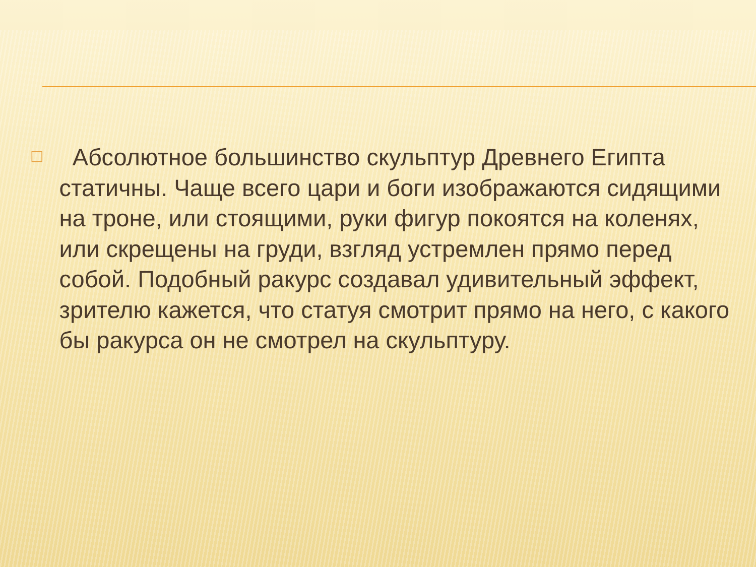□
Абсолютное большинство скульптур Древнего Египта статичны. Чаще всего цари и боги изображаются сидящими на троне, или стоящими, руки фигур покоятся на коленях, или скрещены на груди, взгляд устремлен прямо перед собой. Подобный ракурс создавал удивительный эффект, зрителю кажется, что статуя смотрит прямо на него, с какого бы ракурса он не смотрел на скульптуру.